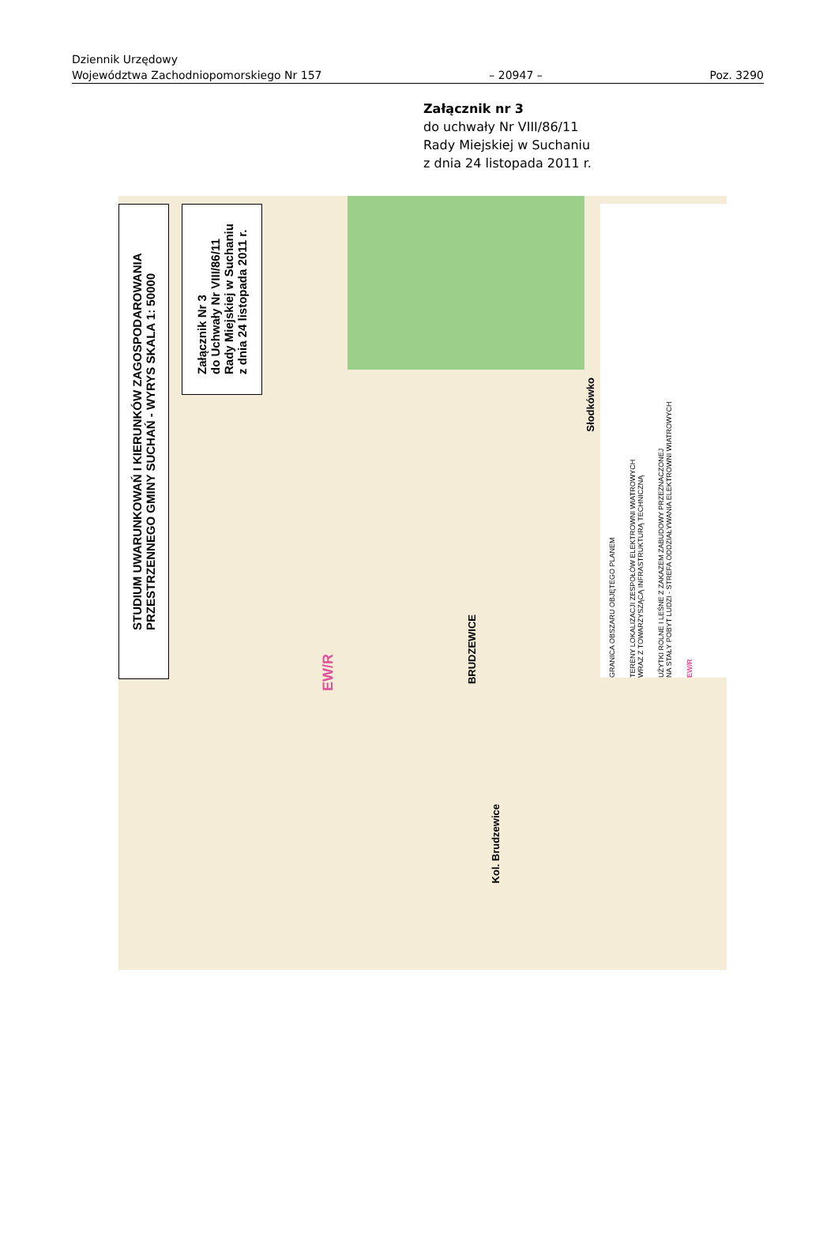Dziennik Urzędowy
Województwa Zachodniopomorskiego Nr 157 – 20947 – Poz. 3290
Załącznik nr 3
do uchwały Nr VIII/86/11
Rady Miejskiej w Suchaniu
z dnia 24 listopada 2011 r.
STUDIUM UWARUNKOWAŃ I KIERUNKÓW ZAGOSPODAROWANIA
PRZESTRZENNEGO GMINY SUCHAŃ - WYRYS SKALA 1: 50000
Załącznik Nr 3
do Uchwały Nr VIII/86/11
Rady Miejskiej w Suchaniu
z dnia 24 listopada 2011 r.
GRANICA OBSZARU OBJĘTEGO PLANEM
TERENY LOKALIZACJI ZESPOŁÓW ELEKTROWNI WIATROWYCH
WRAZ Z TOWARZYSZĄCĄ INFRASTRUKTURĄ TECHNICZNĄ
UŻYTKI ROLNE I LEŚNE Z ZAKAZEM ZABUDOWY PRZEZNACZONEJ
NA STAŁY POBYT LUDZI - STREFA ODDZIAŁYWANIA ELEKTROWNI WIATROWYCH
EW/R
Słodkówko
BRUDZEWICE
EW/R
Kol. Brudzewice